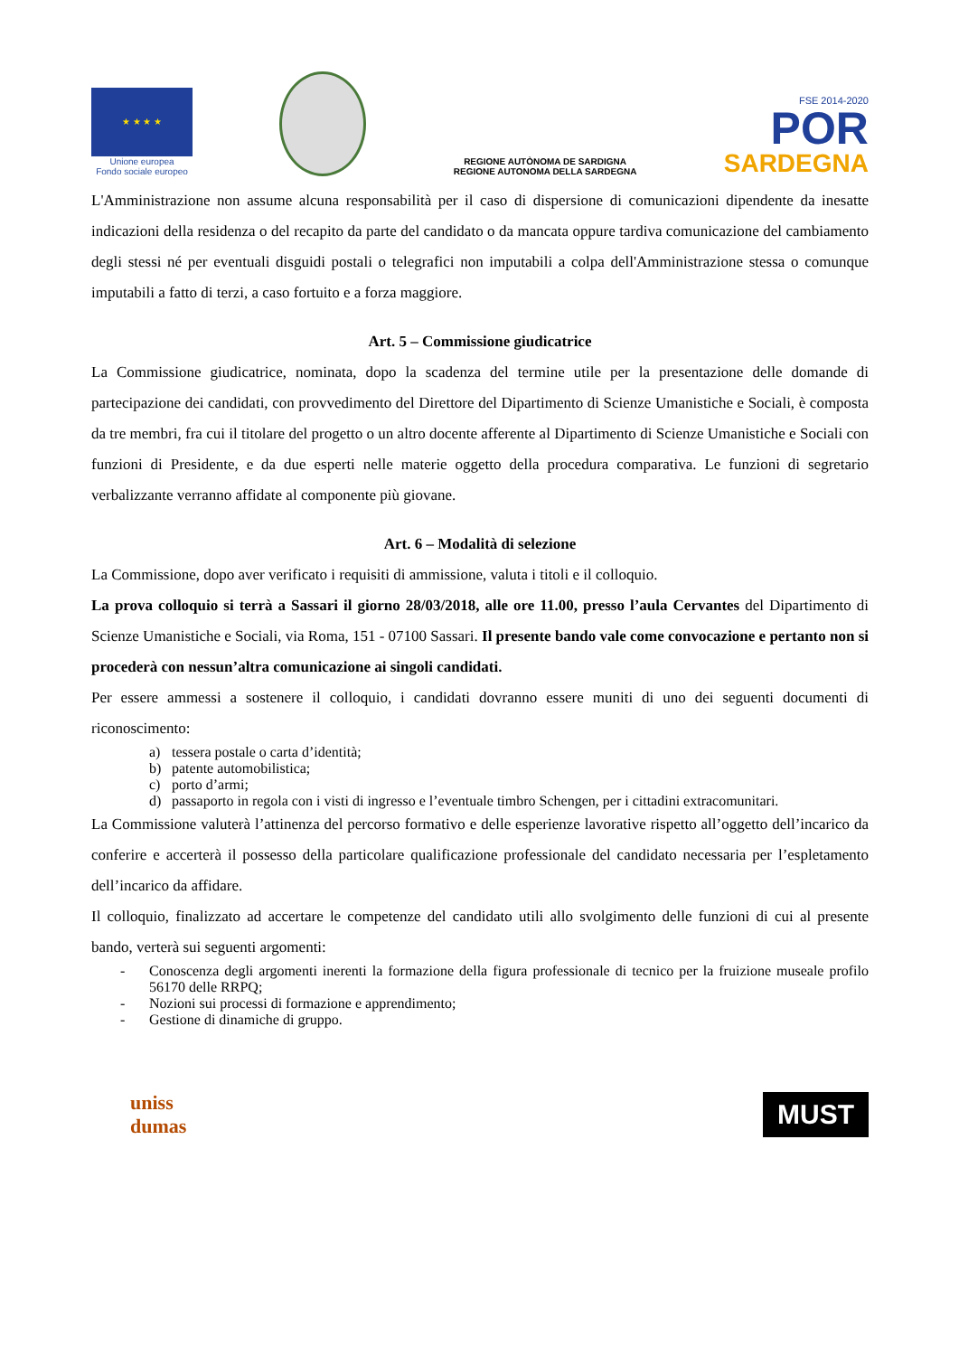★ ★ ★ ★
Unione europea
Fondo sociale europeo
REGIONE AUTÒNOMA DE SARDIGNA
REGIONE AUTONOMA DELLA SARDEGNA
FSE 2014-2020
POR
SARDEGNA
L'Amministrazione non assume alcuna responsabilità per il caso di dispersione di comunicazioni dipendente da inesatte indicazioni della residenza o del recapito da parte del candidato o da mancata oppure tardiva comunicazione del cambiamento degli stessi né per eventuali disguidi postali o telegrafici non imputabili a colpa dell'Amministrazione stessa o comunque imputabili a fatto di terzi, a caso fortuito e a forza maggiore.
Art. 5 – Commissione giudicatrice
La Commissione giudicatrice, nominata, dopo la scadenza del termine utile per la presentazione delle domande di partecipazione dei candidati, con provvedimento del Direttore del Dipartimento di Scienze Umanistiche e Sociali, è composta da tre membri, fra cui il titolare del progetto o un altro docente afferente al Dipartimento di Scienze Umanistiche e Sociali con funzioni di Presidente, e da due esperti nelle materie oggetto della procedura comparativa. Le funzioni di segretario verbalizzante verranno affidate al componente più giovane.
Art. 6 – Modalità di selezione
La Commissione, dopo aver verificato i requisiti di ammissione, valuta i titoli e il colloquio.
La prova colloquio si terrà a Sassari il giorno 28/03/2018, alle ore 11.00, presso l’aula Cervantes del Dipartimento di Scienze Umanistiche e Sociali, via Roma, 151 - 07100 Sassari. Il presente bando vale come convocazione e pertanto non si procederà con nessun’altra comunicazione ai singoli candidati.
Per essere ammessi a sostenere il colloquio, i candidati dovranno essere muniti di uno dei seguenti documenti di riconoscimento:
a) tessera postale o carta d’identità;
b) patente automobilistica;
c) porto d’armi;
d) passaporto in regola con i visti di ingresso e l’eventuale timbro Schengen, per i cittadini extracomunitari.
La Commissione valuterà l’attinenza del percorso formativo e delle esperienze lavorative rispetto all’oggetto dell’incarico da conferire e accerterà il possesso della particolare qualificazione professionale del candidato necessaria per l’espletamento dell’incarico da affidare.
Il colloquio, finalizzato ad accertare le competenze del candidato utili allo svolgimento delle funzioni di cui al presente bando, verterà sui seguenti argomenti:
- Conoscenza degli argomenti inerenti la formazione della figura professionale di tecnico per la fruizione museale profilo 56170 delle RRPQ;
- Nozioni sui processi di formazione e apprendimento;
- Gestione di dinamiche di gruppo.
uniss
dumas
MUST